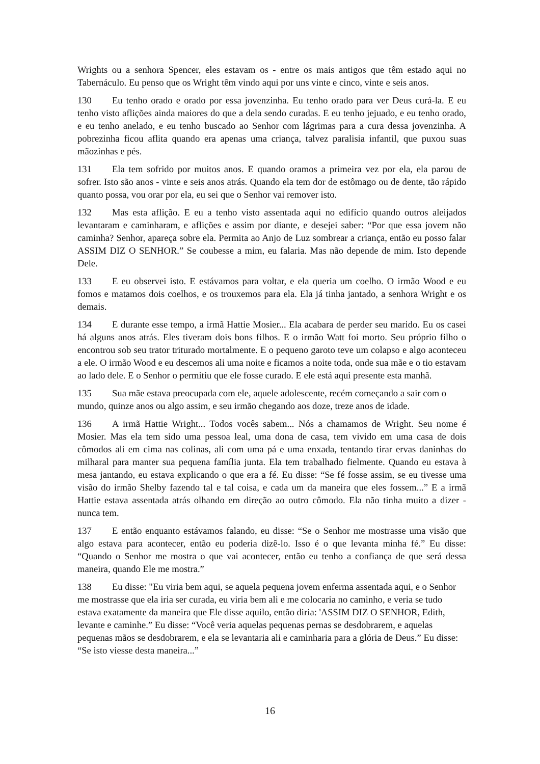Wrights ou a senhora Spencer, eles estavam os - entre os mais antigos que têm estado aqui no Tabernáculo. Eu penso que os Wright têm vindo aqui por uns vinte e cinco, vinte e seis anos.
130 Eu tenho orado e orado por essa jovenzinha. Eu tenho orado para ver Deus curá-la. E eu tenho visto aflições ainda maiores do que a dela sendo curadas. E eu tenho jejuado, e eu tenho orado, e eu tenho anelado, e eu tenho buscado ao Senhor com lágrimas para a cura dessa jovenzinha. A pobrezinha ficou aflita quando era apenas uma criança, talvez paralisia infantil, que puxou suas mãozinhas e pés.
131 Ela tem sofrido por muitos anos. E quando oramos a primeira vez por ela, ela parou de sofrer. Isto são anos - vinte e seis anos atrás. Quando ela tem dor de estômago ou de dente, tão rápido quanto possa, vou orar por ela, eu sei que o Senhor vai remover isto.
132 Mas esta aflição. E eu a tenho visto assentada aqui no edifício quando outros aleijados levantaram e caminharam, e aflições e assim por diante, e desejei saber: “Por que essa jovem não caminha? Senhor, apareça sobre ela. Permita ao Anjo de Luz sombrear a criança, então eu posso falar ASSIM DIZ O SENHOR.” Se coubesse a mim, eu falaria. Mas não depende de mim. Isto depende Dele.
133 E eu observei isto. E estávamos para voltar, e ela queria um coelho. O irmão Wood e eu fomos e matamos dois coelhos, e os trouxemos para ela. Ela já tinha jantado, a senhora Wright e os demais.
134 E durante esse tempo, a irmã Hattie Mosier... Ela acabara de perder seu marido. Eu os casei há alguns anos atrás. Eles tiveram dois bons filhos. E o irmão Watt foi morto. Seu próprio filho o encontrou sob seu trator triturado mortalmente. E o pequeno garoto teve um colapso e algo aconteceu a ele. O irmão Wood e eu descemos ali uma noite e ficamos a noite toda, onde sua mãe e o tio estavam ao lado dele. E o Senhor o permitiu que ele fosse curado. E ele está aqui presente esta manhã.
135 Sua mãe estava preocupada com ele, aquele adolescente, recém começando a sair com o mundo, quinze anos ou algo assim, e seu irmão chegando aos doze, treze anos de idade.
136 A irmã Hattie Wright... Todos vocês sabem... Nós a chamamos de Wright. Seu nome é Mosier. Mas ela tem sido uma pessoa leal, uma dona de casa, tem vivido em uma casa de dois cômodos ali em cima nas colinas, ali com uma pá e uma enxada, tentando tirar ervas daninhas do milharal para manter sua pequena família junta. Ela tem trabalhado fielmente. Quando eu estava à mesa jantando, eu estava explicando o que era a fé. Eu disse: “Se fé fosse assim, se eu tivesse uma visão do irmão Shelby fazendo tal e tal coisa, e cada um da maneira que eles fossem...” E a irmã Hattie estava assentada atrás olhando em direção ao outro cômodo. Ela não tinha muito a dizer - nunca tem.
137 E então enquanto estávamos falando, eu disse: “Se o Senhor me mostrasse uma visão que algo estava para acontecer, então eu poderia dizê-lo. Isso é o que levanta minha fé.” Eu disse: “Quando o Senhor me mostra o que vai acontecer, então eu tenho a confiança de que será dessa maneira, quando Ele me mostra.”
138 Eu disse: "Eu viria bem aqui, se aquela pequena jovem enferma assentada aqui, e o Senhor me mostrasse que ela iria ser curada, eu viria bem ali e me colocaria no caminho, e veria se tudo estava exatamente da maneira que Ele disse aquilo, então diria: 'ASSIM DIZ O SENHOR, Edith, levante e caminhe.” Eu disse: “Você veria aquelas pequenas pernas se desdobrarem, e aquelas pequenas mãos se desdobrarem, e ela se levantaria ali e caminharia para a glória de Deus.” Eu disse: “Se isto viesse desta maneira...”
16